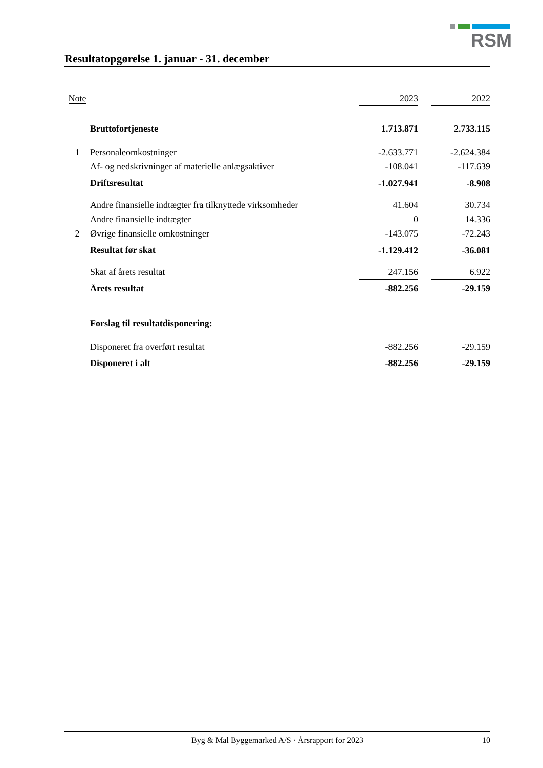RSM
Resultatopgørelse 1. januar - 31. december
| Note | | 2023 | | 2022 |
| | Bruttofortjeneste | 1.713.871 | | 2.733.115 |
| 1 | Personaleomkostninger | -2.633.771 | | -2.624.384 |
| | Af- og nedskrivninger af materielle anlægsaktiver | -108.041 | | -117.639 |
| | Driftsresultat | -1.027.941 | | -8.908 |
| | Andre finansielle indtægter fra tilknyttede virksomheder | 41.604 | | 30.734 |
| | Andre finansielle indtægter | 0 | | 14.336 |
| 2 | Øvrige finansielle omkostninger | -143.075 | | -72.243 |
| | Resultat før skat | -1.129.412 | | -36.081 |
| | Skat af årets resultat | 247.156 | | 6.922 |
| | Årets resultat | -882.256 | | -29.159 |
| | Forslag til resultatdisponering: | | | |
| | Disponeret fra overført resultat | -882.256 | | -29.159 |
| | Disponeret i alt | -882.256 | | -29.159 |
Byg & Mal Byggemarked A/S · Årsrapport for 2023 10